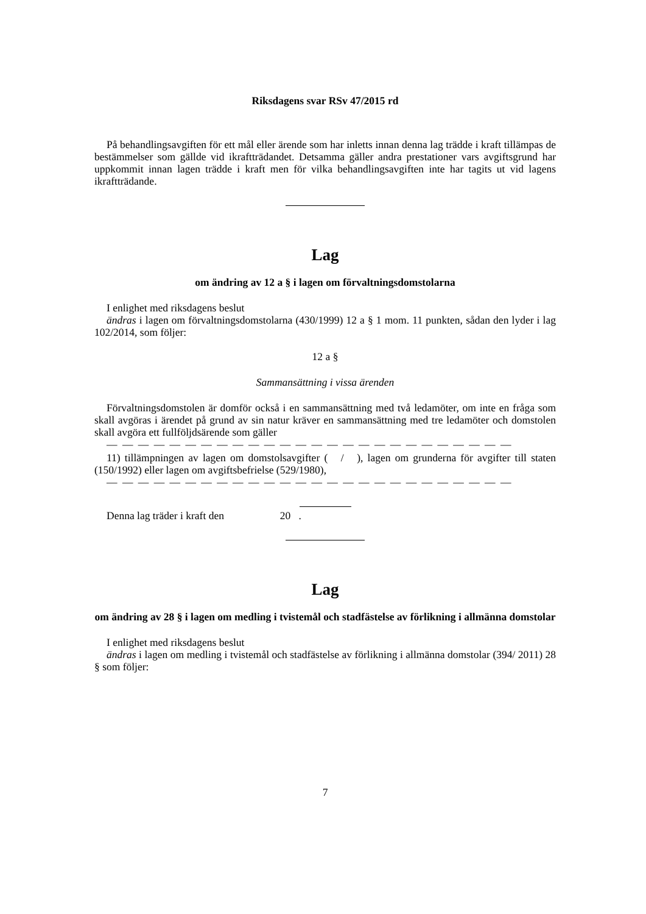Riksdagens svar RSv 47/2015 rd
På behandlingsavgiften för ett mål eller ärende som har inletts innan denna lag trädde i kraft tillämpas de bestämmelser som gällde vid ikraftträdandet. Detsamma gäller andra prestationer vars avgiftsgrund har uppkommit innan lagen trädde i kraft men för vilka behandlingsavgiften inte har tagits ut vid lagens ikraftträdande.
Lag
om ändring av 12 a § i lagen om förvaltningsdomstolarna
I enlighet med riksdagens beslut
ändras i lagen om förvaltningsdomstolarna (430/1999) 12 a § 1 mom. 11 punkten, sådan den lyder i lag 102/2014, som följer:
12 a §
Sammansättning i vissa ärenden
Förvaltningsdomstolen är domför också i en sammansättning med två ledamöter, om inte en fråga som skall avgöras i ärendet på grund av sin natur kräver en sammansättning med tre ledamöter och domstolen skall avgöra ett fullföljdsärende som gäller
— — — — — — — — — — — — — — — — — — — — — — — — — —
11) tillämpningen av lagen om domstolsavgifter ( / ), lagen om grunderna för avgifter till staten (150/1992) eller lagen om avgiftsbefrielse (529/1980),
— — — — — — — — — — — — — — — — — — — — — — — — — —
Denna lag träder i kraft den 20 .
Lag
om ändring av 28 § i lagen om medling i tvistemål och stadfästelse av förlikning i allmänna domstolar
I enlighet med riksdagens beslut
ändras i lagen om medling i tvistemål och stadfästelse av förlikning i allmänna domstolar (394/ 2011) 28 § som följer:
7